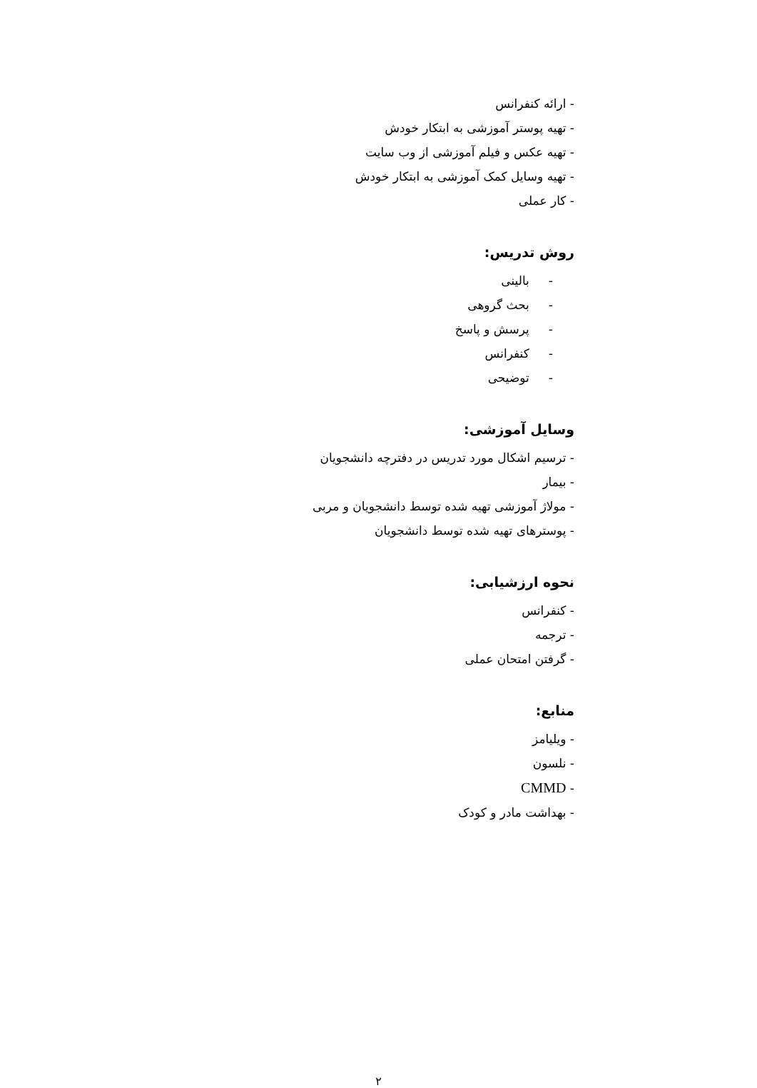- ارائه کنفرانس
- تهیه پوستر آموزشی به ابتکار خودش
- تهیه عکس و فیلم آموزشی از وب سایت
- تهیه وسایل کمک آموزشی به ابتکار خودش
- کار عملی
روش تدریس:
- بالینی
- بحث گروهی
- پرسش و پاسخ
- کنفرانس
- توضیحی
وسایل آموزشی:
- ترسیم اشکال مورد تدریس در دفترچه دانشجویان
- بیمار
- مولاژ آموزشی تهیه شده توسط دانشجویان و مربی
- پوسترهای تهیه شده توسط دانشجویان
نحوه ارزشیابی:
- کنفرانس
- ترجمه
- گرفتن امتحان عملی
منابع:
- ویلیامز
- نلسون
- CMMD
- بهداشت مادر و کودک
۲